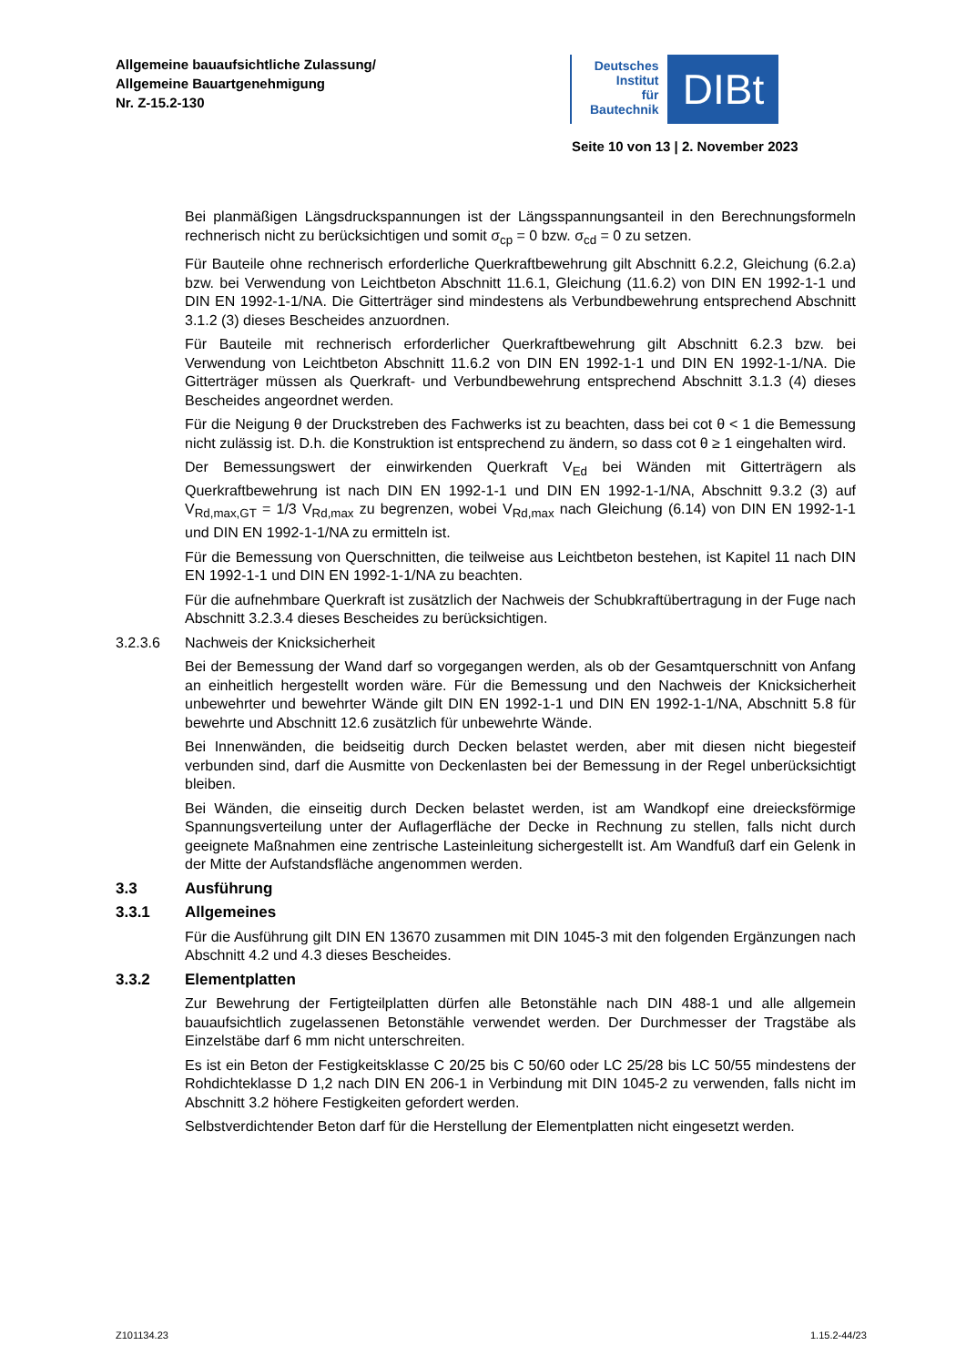Allgemeine bauaufsichtliche Zulassung/
Allgemeine Bauartgenehmigung
Nr. Z-15.2-130
Deutsches
Institut
für
Bautechnik
DIBt
Seite 10 von 13 | 2. November 2023
Bei planmäßigen Längsdruckspannungen ist der Längsspannungsanteil in den Berechnungsformeln rechnerisch nicht zu berücksichtigen und somit σ<sub>cp</sub> = 0 bzw. σ<sub>cd</sub> = 0 zu setzen.
Für Bauteile ohne rechnerisch erforderliche Querkraftbewehrung gilt Abschnitt 6.2.2, Gleichung (6.2.a) bzw. bei Verwendung von Leichtbeton Abschnitt 11.6.1, Gleichung (11.6.2) von DIN EN 1992-1-1 und DIN EN 1992-1-1/NA. Die Gitterträger sind mindestens als Verbundbewehrung entsprechend Abschnitt 3.1.2 (3) dieses Bescheides anzuordnen.
Für Bauteile mit rechnerisch erforderlicher Querkraftbewehrung gilt Abschnitt 6.2.3 bzw. bei Verwendung von Leichtbeton Abschnitt 11.6.2 von DIN EN 1992-1-1 und DIN EN 1992-1-1/NA. Die Gitterträger müssen als Querkraft- und Verbundbewehrung entsprechend Abschnitt 3.1.3 (4) dieses Bescheides angeordnet werden.
Für die Neigung θ der Druckstreben des Fachwerks ist zu beachten, dass bei cot θ < 1 die Bemessung nicht zulässig ist. D.h. die Konstruktion ist entsprechend zu ändern, so dass cot θ ≥ 1 eingehalten wird.
Der Bemessungswert der einwirkenden Querkraft V<sub>Ed</sub> bei Wänden mit Gitterträgern als Querkraftbewehrung ist nach DIN EN 1992-1-1 und DIN EN 1992-1-1/NA, Abschnitt 9.3.2 (3) auf V<sub>Rd,max,GT</sub> = 1/3 V<sub>Rd,max</sub> zu begrenzen, wobei V<sub>Rd,max</sub> nach Gleichung (6.14) von DIN EN 1992-1-1 und DIN EN 1992-1-1/NA zu ermitteln ist.
Für die Bemessung von Querschnitten, die teilweise aus Leichtbeton bestehen, ist Kapitel 11 nach DIN EN 1992-1-1 und DIN EN 1992-1-1/NA zu beachten.
Für die aufnehmbare Querkraft ist zusätzlich der Nachweis der Schubkraftübertragung in der Fuge nach Abschnitt 3.2.3.4 dieses Bescheides zu berücksichtigen.
3.2.3.6 Nachweis der Knicksicherheit
Bei der Bemessung der Wand darf so vorgegangen werden, als ob der Gesamtquerschnitt von Anfang an einheitlich hergestellt worden wäre. Für die Bemessung und den Nachweis der Knicksicherheit unbewehrter und bewehrter Wände gilt DIN EN 1992-1-1 und DIN EN 1992-1-1/NA, Abschnitt 5.8 für bewehrte und Abschnitt 12.6 zusätzlich für unbewehrte Wände.
Bei Innenwänden, die beidseitig durch Decken belastet werden, aber mit diesen nicht biegesteif verbunden sind, darf die Ausmitte von Deckenlasten bei der Bemessung in der Regel unberücksichtigt bleiben.
Bei Wänden, die einseitig durch Decken belastet werden, ist am Wandkopf eine dreiecksförmige Spannungsverteilung unter der Auflagerfläche der Decke in Rechnung zu stellen, falls nicht durch geeignete Maßnahmen eine zentrische Lasteinleitung sichergestellt ist. Am Wandfuß darf ein Gelenk in der Mitte der Aufstandsfläche angenommen werden.
3.3 Ausführung
3.3.1 Allgemeines
Für die Ausführung gilt DIN EN 13670 zusammen mit DIN 1045-3 mit den folgenden Ergänzungen nach Abschnitt 4.2 und 4.3 dieses Bescheides.
3.3.2 Elementplatten
Zur Bewehrung der Fertigteilplatten dürfen alle Betonstähle nach DIN 488-1 und alle allgemein bauaufsichtlich zugelassenen Betonstähle verwendet werden. Der Durchmesser der Tragstäbe als Einzelstäbe darf 6 mm nicht unterschreiten.
Es ist ein Beton der Festigkeitsklasse C 20/25 bis C 50/60 oder LC 25/28 bis LC 50/55 mindestens der Rohdichteklasse D 1,2 nach DIN EN 206-1 in Verbindung mit DIN 1045-2 zu verwenden, falls nicht im Abschnitt 3.2 höhere Festigkeiten gefordert werden.
Selbstverdichtender Beton darf für die Herstellung der Elementplatten nicht eingesetzt werden.
Z101134.23 1.15.2-44/23